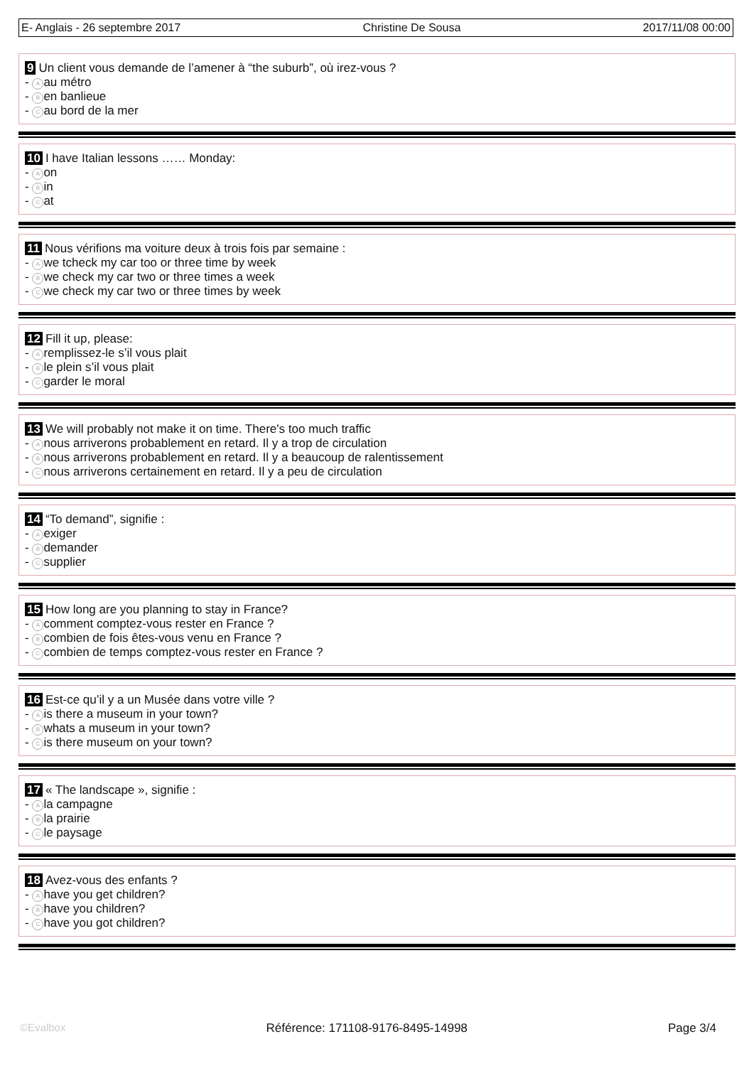E- Anglais - 26 septembre 2017 Christine De Sousa 2017/11/08 00:00
9 Un client vous demande de l’amener à “the suburb”, où irez-vous ?
- A au métro
- B en banlieue
- C au bord de la mer
10 I have Italian lessons …… Monday:
- A on
- B in
- C at
11 Nous vérifions ma voiture deux à trois fois par semaine :
- A we tcheck my car too or three time by week
- B we check my car two or three times a week
- C we check my car two or three times by week
12 Fill it up, please:
- A remplissez-le s’il vous plait
- B le plein s’il vous plait
- C garder le moral
13 We will probably not make it on time. There's too much traffic
- A nous arriverons probablement en retard. Il y a trop de circulation
- B nous arriverons probablement en retard. Il y a beaucoup de ralentissement
- C nous arriverons certainement en retard. Il y a peu de circulation
14 “To demand”, signifie :
- A exiger
- B demander
- C supplier
15 How long are you planning to stay in France?
- A comment comptez-vous rester en France ?
- B combien de fois êtes-vous venu en France ?
- C combien de temps comptez-vous rester en France ?
16 Est-ce qu’il y a un Musée dans votre ville ?
- A is there a museum in your town?
- B whats a museum in your town?
- C is there museum on your town?
17 « The landscape », signifie :
- A la campagne
- B la prairie
- C le paysage
18 Avez-vous des enfants ?
- A have you get children?
- B have you children?
- C have you got children?
©Evalbox Référence: 171108-9176-8495-14998 Page 3/4